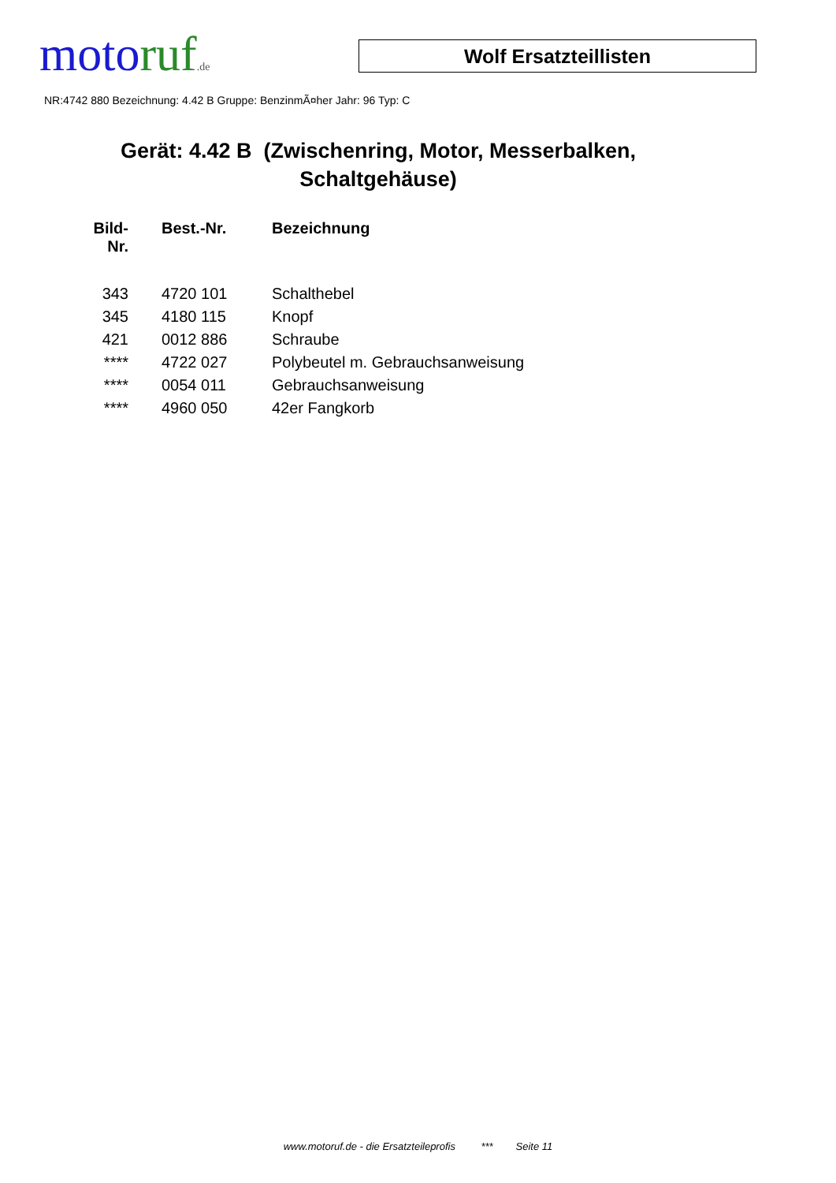moto ruf.de
Wolf Ersatzteillisten
NR:4742 880 Bezeichnung: 4.42 B Gruppe: BenzinmÃ¤her Jahr: 96 Typ: C
Gerät: 4.42 B (Zwischenring, Motor, Messerbalken, Schaltgehäuse)
| Bild- Nr. | Best.-Nr. | Bezeichnung |
| --- | --- | --- |
| 343 | 4720 101 | Schalthebel |
| 345 | 4180 115 | Knopf |
| 421 | 0012 886 | Schraube |
| **** | 4722 027 | Polybeutel m. Gebrauchsanweisung |
| **** | 0054 011 | Gebrauchsanweisung |
| **** | 4960 050 | 42er Fangkorb |
www.motoruf.de - die Ersatzteileprofis *** Seite 11